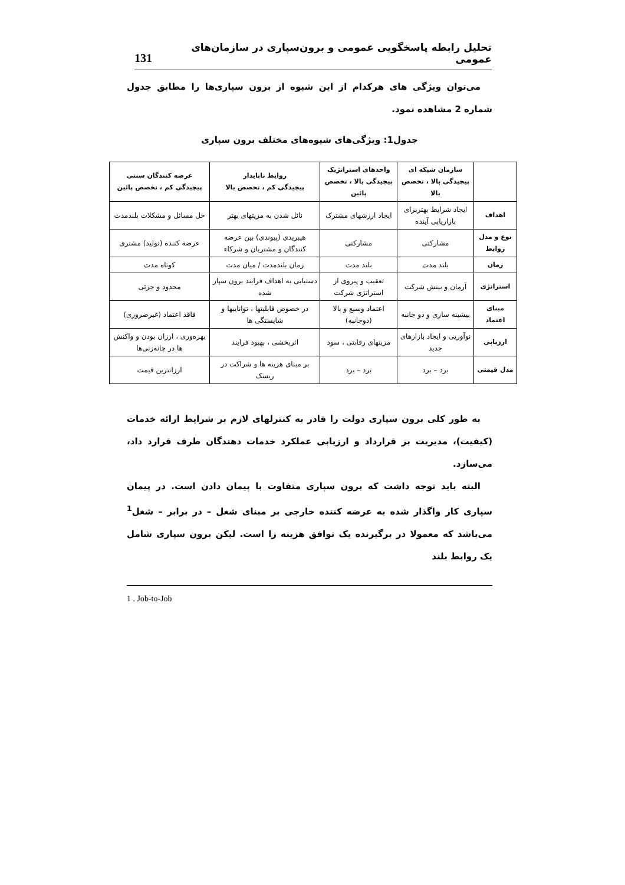تحلیل رابطه پاسخگویی عمومی و برون‌سپاری در سازمان‌های عمومی 131
می‌توان ویژگی های هرکدام از این شیوه از برون سپاری‌ها را مطابق جدول شماره 2 مشاهده نمود.
جدول1: ویژگی‌های شیوه‌های مختلف برون سپاری
| | سازمان شبکه ای پیچیدگی بالا ، تخصص بالا | واحدهای استراتژیک پیچیدگی بالا ، تخصص پائین | روابط ناپایدار پیچیدگی کم ، تخصص بالا | عرضه کنندگان سنتی پیچیدگی کم ، تخصص پائین |
| --- | --- | --- | --- | --- |
| اهداف | ایجاد شرایط بهتربرای بازاریابی آینده | ایجاد ارزشهای مشترک | نائل شدن به مزیتهای بهتر | حل مسائل و مشکلات بلندمدت |
| نوع و مدل روابط | مشارکتی | مشارکتی | هیبریدی (پیوندی) بین عرضه کنندگان و مشتریان و شرکاء | عرضه کننده (تولید) مشتری |
| زمان | بلند مدت | بلند مدت | زمان بلندمدت / میان مدت | کوتاه مدت |
| استراتژی | آرمان و بینش شرکت | تعقیب و پیروی از استراتژی شرکت | دستیابی به اهداف فرایند برون سپار شده | محدود و جزئی |
| مبنای اعتماد | بیشینه سازی و دو جانبه | اعتماد وسیع و بالا (دوجانبه) | در خصوص قابلیتها ، تواناییها و شایستگی ها | فاقد اعتماد (غیرضروری) |
| ارزیابی | نوآوریی و ایجاد بازارهای جدید | مزیتهای رقابتی ، سود | اثربخشی ، بهبود فرایند | بهره‌وری ، ارزان بودن و واکنش ها در چانه‌زنی‌ها |
| مدل قیمتی | برد – برد | برد – برد | بر مبنای هزینه ها و شراکت در ریسک | ارزانترین قیمت |
به طور کلی برون سپاری دولت را قادر به کنترلهای لازم بر شرایط ارائه خدمات (کیفیت)، مدیریت بر قرارداد و ارزیابی عملکرد خدمات دهندگان طرف قرارد داد، می‌سازد.
البته باید توجه داشت که برون سپاری متفاوت با پیمان دادن است. در پیمان سپاری کار واگذار شده به عرضه کننده خارجی بر مبنای شغل – در برابر – شغل<sup>1</sup> می‌باشد که معمولا در برگیرنده یک توافق هزینه زا است. لیکن برون سپاری شامل یک روابط بلند
1 . Job-to-Job